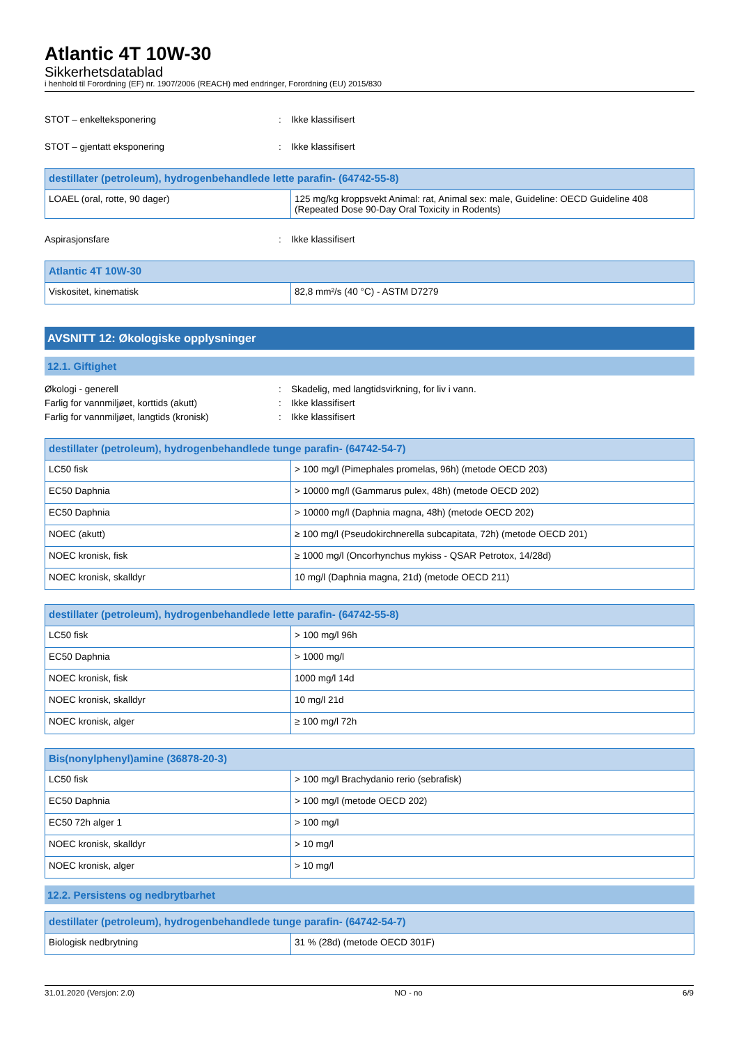Atlantic 4T 10W-30
Sikkerhetsdatablad
i henhold til Forordning (EF) nr. 1907/2006 (REACH) med endringer, Forordning (EU) 2015/830
STOT – enkelteksponering: Ikke klassifisert
STOT – gjentatt eksponering: Ikke klassifisert
| destillater (petroleum), hydrogenbehandlede lette parafin- (64742-55-8) | |
| --- | --- |
| LOAEL (oral, rotte, 90 dager) | 125 mg/kg kroppsvekt Animal: rat, Animal sex: male, Guideline: OECD Guideline 408 (Repeated Dose 90-Day Oral Toxicity in Rodents) |
Aspirasjonsfare: Ikke klassifisert
| Atlantic 4T 10W-30 | |
| --- | --- |
| Viskositet, kinematisk | 82,8 mm²/s (40 °C) - ASTM D7279 |
AVSNITT 12: Økologiske opplysninger
12.1. Giftighet
Økologi - generell: Skadelig, med langtidsvirkning, for liv i vann.
Farlig for vannmiljøet, korttids (akutt): Ikke klassifisert
Farlig for vannmiljøet, langtids (kronisk): Ikke klassifisert
| destillater (petroleum), hydrogenbehandlede tunge parafin- (64742-54-7) | |
| --- | --- |
| LC50 fisk | > 100 mg/l (Pimephales promelas, 96h) (metode OECD 203) |
| EC50 Daphnia | > 10000 mg/l (Gammarus pulex, 48h) (metode OECD 202) |
| EC50 Daphnia | > 10000 mg/l (Daphnia magna, 48h) (metode OECD 202) |
| NOEC (akutt) | ≥ 100 mg/l (Pseudokirchnerella subcapitata, 72h) (metode OECD 201) |
| NOEC kronisk, fisk | ≥ 1000 mg/l (Oncorhynchus mykiss - QSAR Petrotox, 14/28d) |
| NOEC kronisk, skalldyr | 10 mg/l (Daphnia magna, 21d) (metode OECD 211) |
| destillater (petroleum), hydrogenbehandlede lette parafin- (64742-55-8) | |
| --- | --- |
| LC50 fisk | > 100 mg/l 96h |
| EC50 Daphnia | > 1000 mg/l |
| NOEC kronisk, fisk | 1000 mg/l 14d |
| NOEC kronisk, skalldyr | 10 mg/l 21d |
| NOEC kronisk, alger | ≥ 100 mg/l 72h |
| Bis(nonylphenyl)amine (36878-20-3) | |
| --- | --- |
| LC50 fisk | > 100 mg/l Brachydanio rerio (sebrafisk) |
| EC50 Daphnia | > 100 mg/l (metode OECD 202) |
| EC50 72h alger 1 | > 100 mg/l |
| NOEC kronisk, skalldyr | > 10 mg/l |
| NOEC kronisk, alger | > 10 mg/l |
12.2. Persistens og nedbrytbarhet
| destillater (petroleum), hydrogenbehandlede tunge parafin- (64742-54-7) | |
| --- | --- |
| Biologisk nedbrytning | 31 % (28d) (metode OECD 301F) |
31.01.2020 (Versjon: 2.0) NO - no 6/9